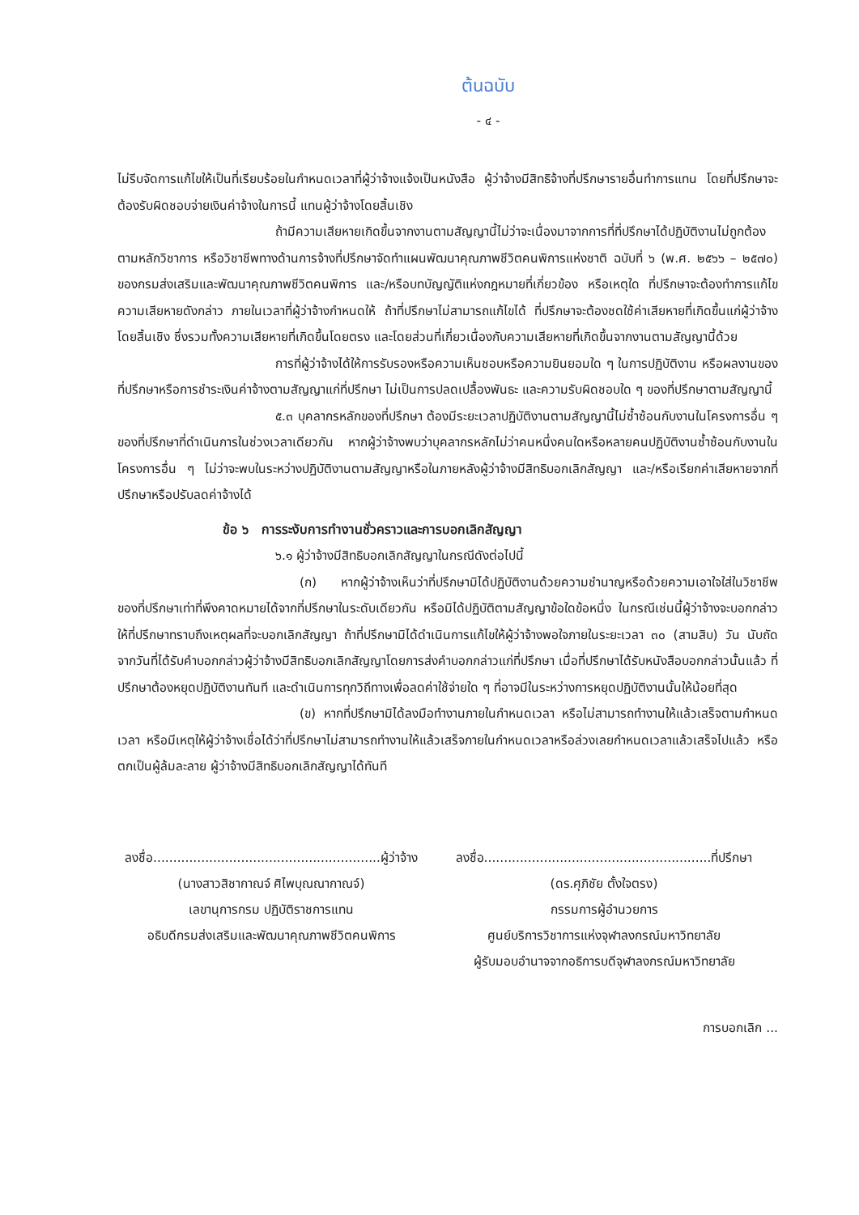ต้นฉบับ
- ๔ -
ไม่รีบจัดการแก้ไขให้เป็นที่เรียบร้อยในกำหนดเวลาที่ผู้ว่าจ้างแจ้งเป็นหนังสือ ผู้ว่าจ้างมีสิทธิจ้างที่ปรึกษารายอื่นทำการแทน โดยที่ปรึกษาจะต้องรับผิดชอบจ่ายเงินค่าจ้างในการนี้ แทนผู้ว่าจ้างโดยสิ้นเชิง
ถ้ามีความเสียหายเกิดขึ้นจากงานตามสัญญานี้ไม่ว่าจะเนื่องมาจากการที่ที่ปรึกษาได้ปฏิบัติงานไม่ถูกต้องตามหลักวิชาการ หรือวิชาชีพทางด้านการจ้างที่ปรึกษาจัดทำแผนพัฒนาคุณภาพชีวิตคนพิการแห่งชาติ ฉบับที่ ๖ (พ.ศ. ๒๕๖๖ – ๒๕๗๐) ของกรมส่งเสริมและพัฒนาคุณภาพชีวิตคนพิการ และ/หรือบทบัญญัติแห่งกฎหมายที่เกี่ยวข้อง หรือเหตุใด ที่ปรึกษาจะต้องทำการแก้ไขความเสียหายดังกล่าว ภายในเวลาที่ผู้ว่าจ้างกำหนดให้ ถ้าที่ปรึกษาไม่สามารถแก้ไขได้ ที่ปรึกษาจะต้องชดใช้ค่าเสียหายที่เกิดขึ้นแก่ผู้ว่าจ้างโดยสิ้นเชิง ซึ่งรวมทั้งความเสียหายที่เกิดขึ้นโดยตรง และโดยส่วนที่เกี่ยวเนื่องกับความเสียหายที่เกิดขึ้นจากงานตามสัญญานี้ด้วย
การที่ผู้ว่าจ้างได้ให้การรับรองหรือความเห็นชอบหรือความยินยอมใด ๆ ในการปฏิบัติงาน หรือผลงานของที่ปรึกษาหรือการชำระเงินค่าจ้างตามสัญญาแก่ที่ปรึกษา ไม่เป็นการปลดเปลื้องพันธะ และความรับผิดชอบใด ๆ ของที่ปรึกษาตามสัญญานี้
๕.๓ บุคลากรหลักของที่ปรึกษา ต้องมีระยะเวลาปฏิบัติงานตามสัญญานี้ไม่ซ้ำซ้อนกับงานในโครงการอื่น ๆ ของที่ปรึกษาที่ดำเนินการในช่วงเวลาเดียวกัน หากผู้ว่าจ้างพบว่าบุคลากรหลักไม่ว่าคนหนึ่งคนใดหรือหลายคนปฏิบัติงานซ้ำซ้อนกับงานในโครงการอื่น ๆ ไม่ว่าจะพบในระหว่างปฏิบัติงานตามสัญญาหรือในภายหลังผู้ว่าจ้างมีสิทธิบอกเลิกสัญญา และ/หรือเรียกค่าเสียหายจากที่ปรึกษาหรือปรับลดค่าจ้างได้
ข้อ ๖ การระงับการทำงานชั่วคราวและการบอกเลิกสัญญา
๖.๑ ผู้ว่าจ้างมีสิทธิบอกเลิกสัญญาในกรณีดังต่อไปนี้
(ก) หากผู้ว่าจ้างเห็นว่าที่ปรึกษามิได้ปฏิบัติงานด้วยความชำนาญหรือด้วยความเอาใจใส่ในวิชาชีพของที่ปรึกษาเท่าที่พึงคาดหมายได้จากที่ปรึกษาในระดับเดียวกัน หรือมิได้ปฏิบัติตามสัญญาข้อใดข้อหนึ่ง ในกรณีเช่นนี้ผู้ว่าจ้างจะบอกกล่าวให้ที่ปรึกษาทราบถึงเหตุผลที่จะบอกเลิกสัญญา ถ้าที่ปรึกษามิได้ดำเนินการแก้ไขให้ผู้ว่าจ้างพอใจภายในระยะเวลา ๓๐ (สามสิบ) วัน นับถัดจากวันที่ได้รับคำบอกกล่าวผู้ว่าจ้างมีสิทธิบอกเลิกสัญญาโดยการส่งคำบอกกล่าวแก่ที่ปรึกษา เมื่อที่ปรึกษาได้รับหนังสือบอกกล่าวนั้นแล้ว ที่ปรึกษาต้องหยุดปฏิบัติงานทันที และดำเนินการทุกวิถีทางเพื่อลดค่าใช้จ่ายใด ๆ ที่อาจมีในระหว่างการหยุดปฏิบัติงานนั้นให้น้อยที่สุด
(ข) หากที่ปรึกษามิได้ลงมือทำงานภายในกำหนดเวลา หรือไม่สามารถทำงานให้แล้วเสร็จตามกำหนดเวลา หรือมีเหตุให้ผู้ว่าจ้างเชื่อได้ว่าที่ปรึกษาไม่สามารถทำงานให้แล้วเสร็จภายในกำหนดเวลาหรือล่วงเลยกำหนดเวลาแล้วเสร็จไปแล้ว หรือตกเป็นผู้ล้มละลาย ผู้ว่าจ้างมีสิทธิบอกเลิกสัญญาได้ทันที
ลงชื่อ.........................................................ผู้ว่าจ้าง
(นางสาวสิชากาณจ์ ศิไพบุณณากาณจ์)
เลขานุการกรม ปฏิบัติราชการแทน
อธิบดีกรมส่งเสริมและพัฒนาคุณภาพชีวิตคนพิการ
ลงชื่อ.........................................................ที่ปรึกษา
(ดร.ศุภิชัย ตั้งใจตรง)
กรรมการผู้อำนวยการ
ศูนย์บริการวิชาการแห่งจุฬาลงกรณ์มหาวิทยาลัย
ผู้รับมอบอำนาจจากอธิการบดีจุฬาลงกรณ์มหาวิทยาลัย
การบอกเลิก ...